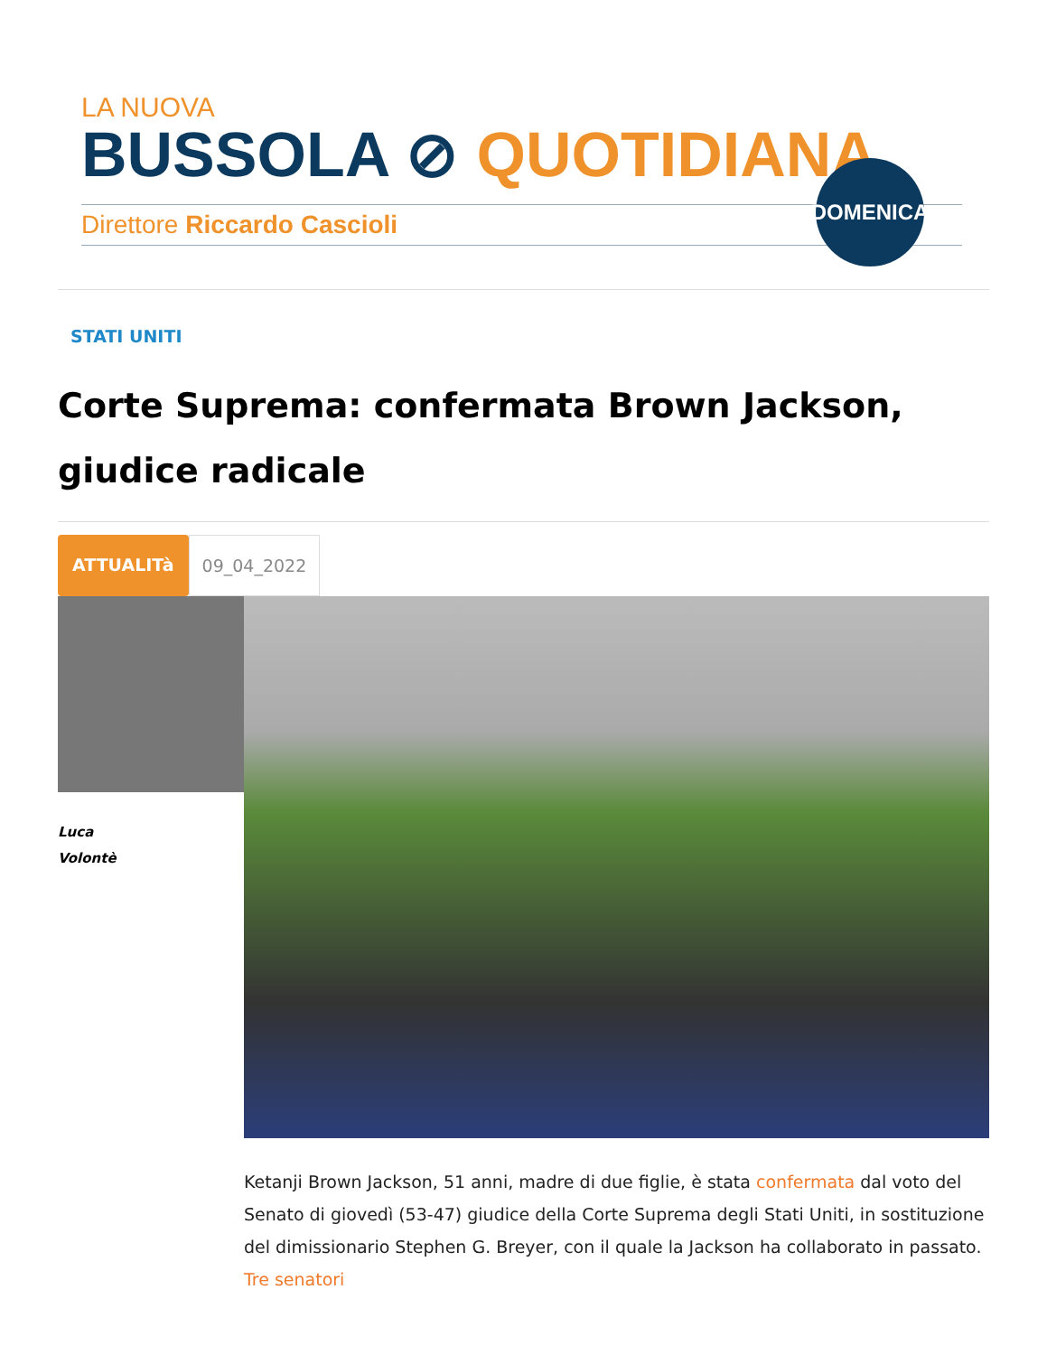LA NUOVA
BUSSOLA ⊘ QUOTIDIANA
Direttore Riccardo Cascioli
DOMENICA
STATI UNITI
Corte Suprema: confermata Brown Jackson, giudice radicale
ATTUALITà 09_04_2022
Luca
Volontè
Ketanji Brown Jackson, 51 anni, madre di due figlie, è stata confermata dal voto del Senato di giovedì (53-47) giudice della Corte Suprema degli Stati Uniti, in sostituzione del dimissionario Stephen G. Breyer, con il quale la Jackson ha collaborato in passato. Tre senatori